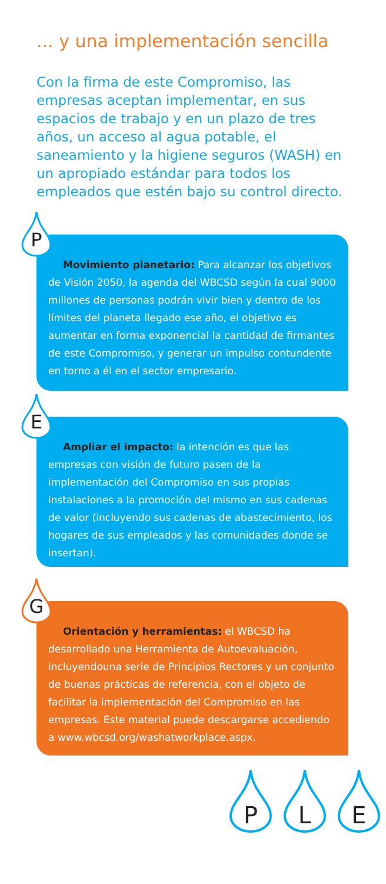... y una implementación sencilla
Con la firma de este Compromiso, las empresas aceptan implementar, en sus espacios de trabajo y en un plazo de tres años, un acceso al agua potable, el saneamiento y la higiene seguros (WASH) en un apropiado estándar para todos los empleados que estén bajo su control directo.
Movimiento planetario: Para alcanzar los objetivos de Visión 2050, la agenda del WBCSD según la cual 9000 millones de personas podrán vivir bien y dentro de los límites del planeta llegado ese año, el objetivo es aumentar en forma exponencial la cantidad de firmantes de este Compromiso, y generar un impulso contundente en torno a él en el sector empresario.
P
Ampliar el impacto: la intención es que las empresas con visión de futuro pasen de la implementación del Compromiso en sus propias instalaciones a la promoción del mismo en sus cadenas de valor (incluyendo sus cadenas de abastecimiento, los hogares de sus empleados y las comunidades donde se insertan).
E
Orientación y herramientas: el WBCSD ha desarrollado una Herramienta de Autoevaluación, incluyendouna serie de Principios Rectores y un conjunto de buenas prácticas de referencia, con el objeto de facilitar la implementación del Compromiso en las empresas. Este material puede descargarse accediendo a www.wbcsd.org/washatworkplace.aspx.
G
P L E